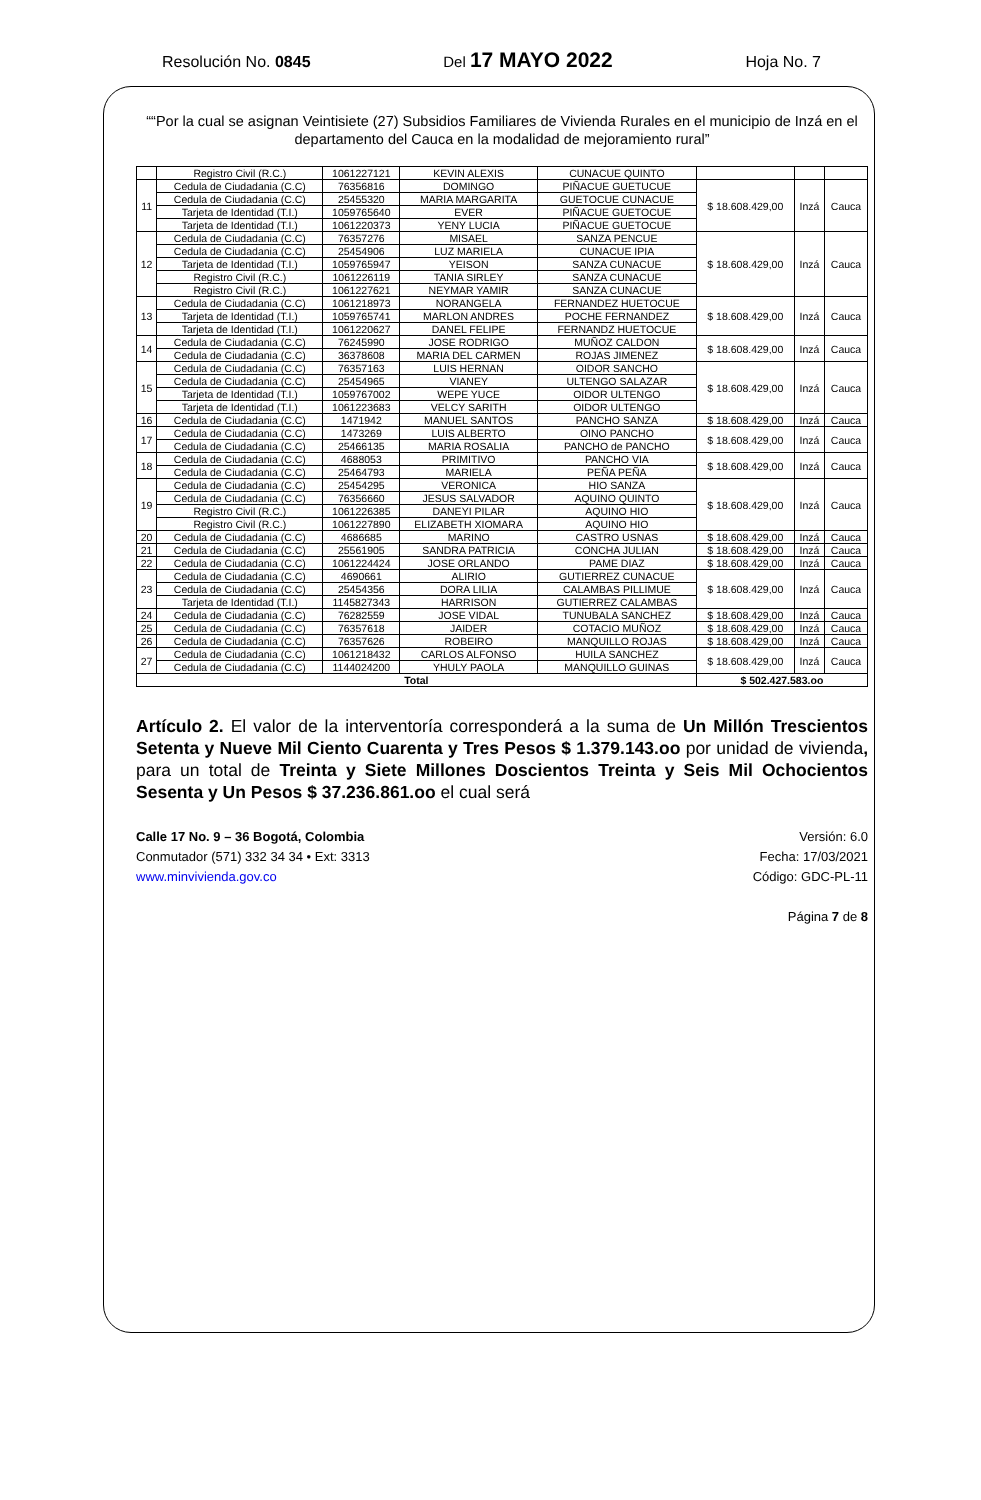Resolución No. 0845 Del 17 MAYO 2022 Hoja No. 7
““Por la cual se asignan Veintisiete (27) Subsidios Familiares de Vivienda Rurales en el municipio de Inzá en el departamento del Cauca en la modalidad de mejoramiento rural”
| | Registro Civil (R.C.) | 1061227121 | KEVIN ALEXIS | CUNACUE QUINTO | | | |
| 11 | Cedula de Ciudadania (C.C) | 76356816 | DOMINGO | PIÑACUE GUETUCUE | $ 18.608.429,00 | Inzá | Cauca |
| | Cedula de Ciudadania (C.C) | 25455320 | MARIA MARGARITA | GUETOCUE CUNACUE | | | |
| | Tarjeta de Identidad (T.I.) | 1059765640 | EVER | PIÑACUE GUETOCUE | | | |
| | Tarjeta de Identidad (T.I.) | 1061220373 | YENY LUCIA | PIÑACUE GUETOCUE | | | |
| 12 | Cedula de Ciudadania (C.C) | 76357276 | MISAEL | SANZA PENCUE | $ 18.608.429,00 | Inzá | Cauca |
| | Cedula de Ciudadania (C.C) | 25454906 | LUZ MARIELA | CUNACUE IPIA | | | |
| | Tarjeta de Identidad (T.I.) | 1059765947 | YEISON | SANZA CUNACUE | | | |
| | Registro Civil (R.C.) | 1061226119 | TANIA SIRLEY | SANZA CUNACUE | | | |
| | Registro Civil (R.C.) | 1061227621 | NEYMAR YAMIR | SANZA CUNACUE | | | |
| 13 | Cedula de Ciudadania (C.C) | 1061218973 | NORANGELA | FERNANDEZ HUETOCUE | $ 18.608.429,00 | Inzá | Cauca |
| | Tarjeta de Identidad (T.I.) | 1059765741 | MARLON ANDRES | POCHE FERNANDEZ | | | |
| | Tarjeta de Identidad (T.I.) | 1061220627 | DANEL FELIPE | FERNANDZ HUETOCUE | | | |
| 14 | Cedula de Ciudadania (C.C) | 76245990 | JOSE RODRIGO | MUÑOZ CALDON | $ 18.608.429,00 | Inzá | Cauca |
| | Cedula de Ciudadania (C.C) | 36378608 | MARIA DEL CARMEN | ROJAS JIMENEZ | | | |
| 15 | Cedula de Ciudadania (C.C) | 76357163 | LUIS HERNAN | OIDOR SANCHO | $ 18.608.429,00 | Inzá | Cauca |
| | Cedula de Ciudadania (C.C) | 25454965 | VIANEY | ULTENGO SALAZAR | | | |
| | Tarjeta de Identidad (T.I.) | 1059767002 | WEPE YUCE | OIDOR ULTENGO | | | |
| | Tarjeta de Identidad (T.I.) | 1061223683 | VELCY SARITH | OIDOR ULTENGO | | | |
| 16 | Cedula de Ciudadania (C.C) | 1471942 | MANUEL SANTOS | PANCHO SANZA | $ 18.608.429,00 | Inzá | Cauca |
| 17 | Cedula de Ciudadania (C.C) | 1473269 | LUIS ALBERTO | OINO PANCHO | $ 18.608.429,00 | Inzá | Cauca |
| | Cedula de Ciudadania (C.C) | 25466135 | MARIA ROSALIA | PANCHO de PANCHO | | | |
| 18 | Cedula de Ciudadania (C.C) | 4688053 | PRIMITIVO | PANCHO VIA | $ 18.608.429,00 | Inzá | Cauca |
| | Cedula de Ciudadania (C.C) | 25464793 | MARIELA | PEÑA PEÑA | | | |
| 19 | Cedula de Ciudadania (C.C) | 25454295 | VERONICA | HIO SANZA | $ 18.608.429,00 | Inzá | Cauca |
| | Cedula de Ciudadania (C.C) | 76356660 | JESUS SALVADOR | AQUINO QUINTO | | | |
| | Registro Civil (R.C.) | 1061226385 | DANEYI PILAR | AQUINO HIO | | | |
| | Registro Civil (R.C.) | 1061227890 | ELIZABETH XIOMARA | AQUINO HIO | | | |
| 20 | Cedula de Ciudadania (C.C) | 4686685 | MARINO | CASTRO USNAS | $ 18.608.429,00 | Inzá | Cauca |
| 21 | Cedula de Ciudadania (C.C) | 25561905 | SANDRA PATRICIA | CONCHA JULIAN | $ 18.608.429,00 | Inzá | Cauca |
| 22 | Cedula de Ciudadania (C.C) | 1061224424 | JOSE ORLANDO | PAME DIAZ | $ 18.608.429,00 | Inzá | Cauca |
| 23 | Cedula de Ciudadania (C.C) | 4690661 | ALIRIO | GUTIERREZ CUNACUE | $ 18.608.429,00 | Inzá | Cauca |
| | Cedula de Ciudadania (C.C) | 25454356 | DORA LILIA | CALAMBAS PILLIMUE | | | |
| | Tarjeta de Identidad (T.I.) | 1145827343 | HARRISON | GUTIERREZ CALAMBAS | | | |
| 24 | Cedula de Ciudadania (C.C) | 76282559 | JOSE VIDAL | TUNUBALA SANCHEZ | $ 18.608.429,00 | Inzá | Cauca |
| 25 | Cedula de Ciudadania (C.C) | 76357618 | JAIDER | COTACIO MUÑOZ | $ 18.608.429,00 | Inzá | Cauca |
| 26 | Cedula de Ciudadania (C.C) | 76357626 | ROBEIRO | MANQUILLO ROJAS | $ 18.608.429,00 | Inzá | Cauca |
| 27 | Cedula de Ciudadania (C.C) | 1061218432 | CARLOS ALFONSO | HUILA SANCHEZ | $ 18.608.429,00 | Inzá | Cauca |
| | Cedula de Ciudadania (C.C) | 1144024200 | YHULY PAOLA | MANQUILLO GUINAS | | | |
| Total | | | | | $ 502.427.583.oo | | |
Artículo 2. El valor de la interventoría corresponderá a la suma de Un Millón Trescientos Setenta y Nueve Mil Ciento Cuarenta y Tres Pesos $ 1.379.143.oo por unidad de vivienda, para un total de Treinta y Siete Millones Doscientos Treinta y Seis Mil Ochocientos Sesenta y Un Pesos $ 37.236.861.oo el cual será
Calle 17 No. 9 – 36 Bogotá, Colombia
Conmutador (571) 332 34 34 • Ext: 3313
www.minvivienda.gov.co
Versión: 6.0
Fecha: 17/03/2021
Código: GDC-PL-11
Página 7 de 8